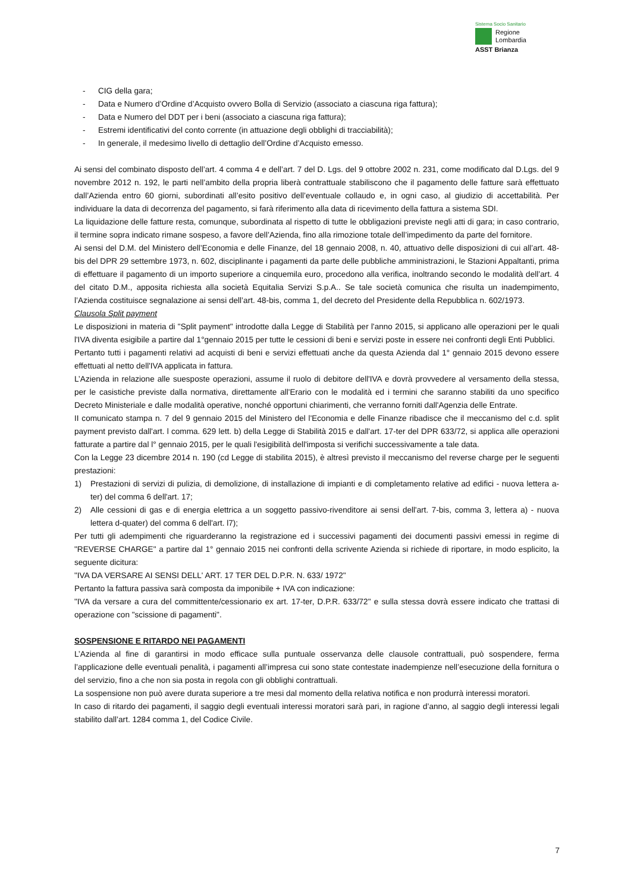Sistema Socio Sanitario
Regione
Lombardia
ASST Brianza
- CIG della gara;
- Data e Numero d’Ordine d’Acquisto ovvero Bolla di Servizio (associato a ciascuna riga fattura);
- Data e Numero del DDT per i beni (associato a ciascuna riga fattura);
- Estremi identificativi del conto corrente (in attuazione degli obblighi di tracciabilità);
- In generale, il medesimo livello di dettaglio dell’Ordine d’Acquisto emesso.
Ai sensi del combinato disposto dell’art. 4 comma 4 e dell’art. 7 del D. Lgs. del 9 ottobre 2002 n. 231, come modificato dal D.Lgs. del 9 novembre 2012 n. 192, le parti nell’ambito della propria liberà contrattuale stabiliscono che il pagamento delle fatture sarà effettuato dall’Azienda entro 60 giorni, subordinati all’esito positivo dell’eventuale collaudo e, in ogni caso, al giudizio di accettabilità. Per individuare la data di decorrenza del pagamento, si farà riferimento alla data di ricevimento della fattura a sistema SDI.
La liquidazione delle fatture resta, comunque, subordinata al rispetto di tutte le obbligazioni previste negli atti di gara; in caso contrario, il termine sopra indicato rimane sospeso, a favore dell’Azienda, fino alla rimozione totale dell’impedimento da parte del fornitore.
Ai sensi del D.M. del Ministero dell’Economia e delle Finanze, del 18 gennaio 2008, n. 40, attuativo delle disposizioni di cui all’art. 48-bis del DPR 29 settembre 1973, n. 602, disciplinante i pagamenti da parte delle pubbliche amministrazioni, le Stazioni Appaltanti, prima di effettuare il pagamento di un importo superiore a cinquemila euro, procedono alla verifica, inoltrando secondo le modalità dell’art. 4 del citato D.M., apposita richiesta alla società Equitalia Servizi S.p.A.. Se tale società comunica che risulta un inadempimento, l’Azienda costituisce segnalazione ai sensi dell’art. 48-bis, comma 1, del decreto del Presidente della Repubblica n. 602/1973.
Clausola Split payment
Le disposizioni in materia di "Split payment" introdotte dalla Legge di Stabilità per l'anno 2015, si applicano alle operazioni per le quali l'IVA diventa esigibile a partire dal 1°gennaio 2015 per tutte le cessioni di beni e servizi poste in essere nei confronti degli Enti Pubblici.
Pertanto tutti i pagamenti relativi ad acquisti di beni e servizi effettuati anche da questa Azienda dal 1° gennaio 2015 devono essere effettuati al netto dell'IVA applicata in fattura.
L’Azienda in relazione alle suesposte operazioni, assume il ruolo di debitore dell'IVA e dovrà provvedere al versamento della stessa, per le casistiche previste dalla normativa, direttamente all'Erario con le modalità ed i termini che saranno stabiliti da uno specifico Decreto Ministeriale e dalle modalità operative, nonché opportuni chiarimenti, che verranno forniti dall'Agenzia delle Entrate.
II comunicato stampa n. 7 del 9 gennaio 2015 del Ministero del l'Economia e delle Finanze ribadisce che il meccanismo del c.d. split payment previsto dall'art. l comma. 629 lett. b) della Legge di Stabilità 2015 e dall'art. 17-ter del DPR 633/72, si applica alle operazioni fatturate a partire dal l° gennaio 2015, per le quali l'esigibilità dell'imposta si verifichi successivamente a tale data.
Con la Legge 23 dicembre 2014 n. 190 (cd Legge di stabilita 2015), è altresì previsto il meccanismo del reverse charge per le seguenti prestazioni:
1) Prestazioni di servizi di pulizia, di demolizione, di installazione di impianti e di completamento relative ad edifici - nuova lettera a-ter) del comma 6 dell'art. 17;
2) Alle cessioni di gas e di energia elettrica a un soggetto passivo-rivenditore ai sensi dell'art. 7-bis, comma 3, lettera a) - nuova lettera d-quater) del comma 6 dell'art. l7);
Per tutti gli adempimenti che riguarderanno la registrazione ed i successivi pagamenti dei documenti passivi emessi in regime di "REVERSE CHARGE" a partire dal 1° gennaio 2015 nei confronti della scrivente Azienda si richiede di riportare, in modo esplicito, la seguente dicitura:
"IVA DA VERSARE AI SENSI DELL' ART. 17 TER DEL D.P.R. N. 633/ 1972"
Pertanto la fattura passiva sarà composta da imponibile + IVA con indicazione:
"IVA da versare a cura del committente/cessionario ex art. 17-ter, D.P.R. 633/72" e sulla stessa dovrà essere indicato che trattasi di operazione con "scissione di pagamenti".
SOSPENSIONE E RITARDO NEI PAGAMENTI
L’Azienda al fine di garantirsi in modo efficace sulla puntuale osservanza delle clausole contrattuali, può sospendere, ferma l’applicazione delle eventuali penalità, i pagamenti all’impresa cui sono state contestate inadempienze nell’esecuzione della fornitura o del servizio, fino a che non sia posta in regola con gli obblighi contrattuali.
La sospensione non può avere durata superiore a tre mesi dal momento della relativa notifica e non produrrà interessi moratori.
In caso di ritardo dei pagamenti, il saggio degli eventuali interessi moratori sarà pari, in ragione d’anno, al saggio degli interessi legali stabilito dall’art. 1284 comma 1, del Codice Civile.
7